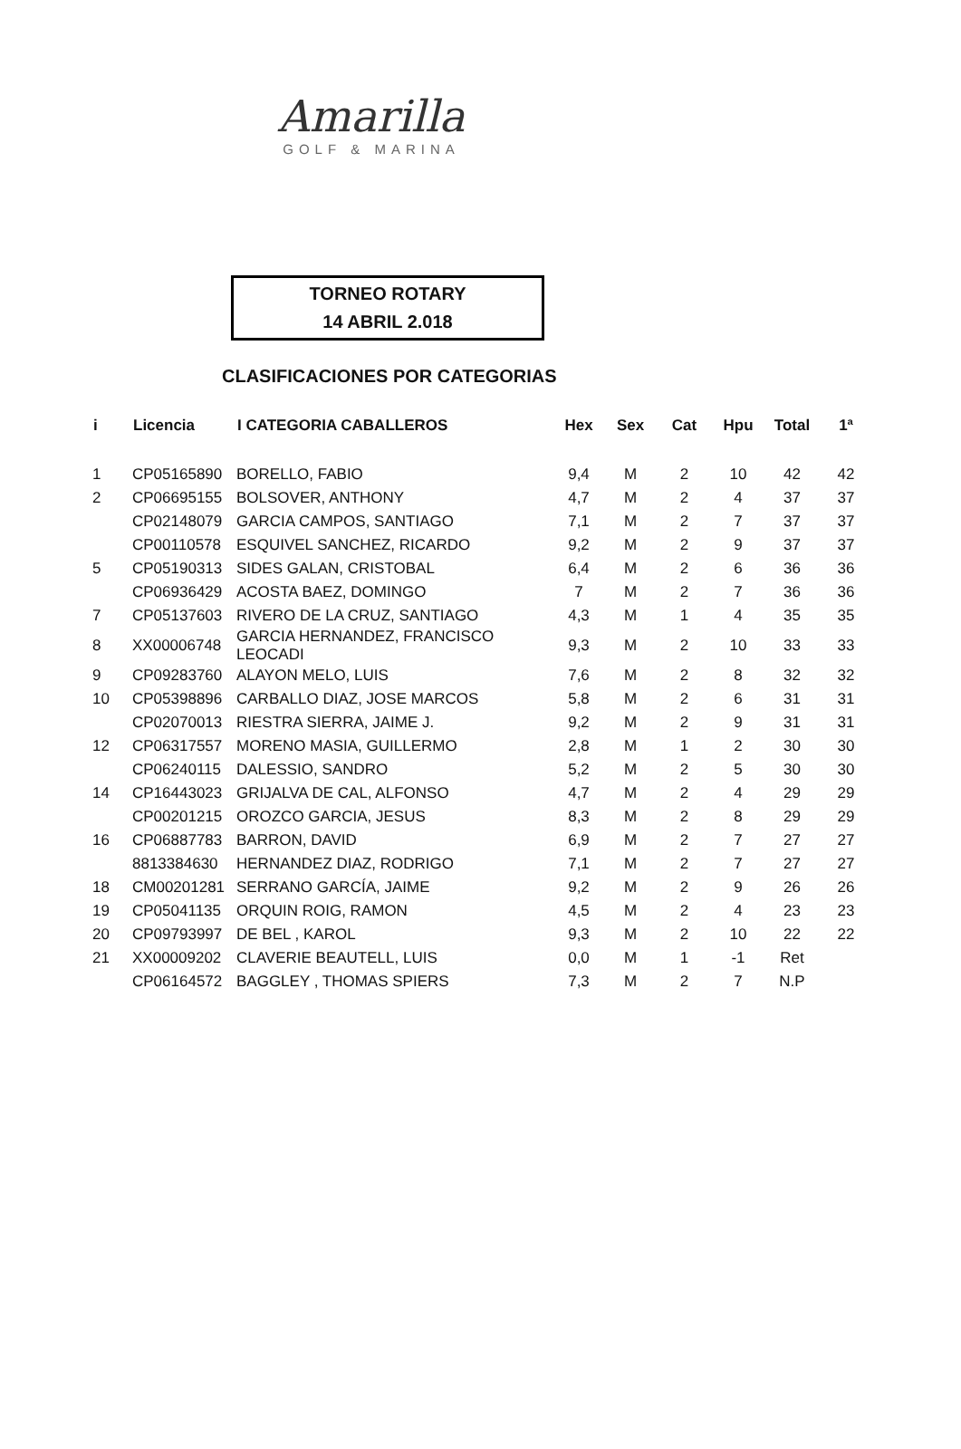Amarilla
GOLF & MARINA
TORNEO ROTARY
14 ABRIL 2.018
CLASIFICACIONES POR CATEGORIAS
| i | Licencia | I CATEGORIA CABALLEROS | Hex | Sex | Cat | Hpu | Total | 1ª |
| --- | --- | --- | --- | --- | --- | --- | --- | --- |
| 1 | CP05165890 | BORELLO, FABIO | 9,4 | M | 2 | 10 | 42 | 42 |
| 2 | CP06695155 | BOLSOVER, ANTHONY | 4,7 | M | 2 | 4 | 37 | 37 |
| | CP02148079 | GARCIA CAMPOS, SANTIAGO | 7,1 | M | 2 | 7 | 37 | 37 |
| | CP00110578 | ESQUIVEL SANCHEZ, RICARDO | 9,2 | M | 2 | 9 | 37 | 37 |
| 5 | CP05190313 | SIDES GALAN, CRISTOBAL | 6,4 | M | 2 | 6 | 36 | 36 |
| | CP06936429 | ACOSTA BAEZ, DOMINGO | 7 | M | 2 | 7 | 36 | 36 |
| 7 | CP05137603 | RIVERO DE LA CRUZ, SANTIAGO | 4,3 | M | 1 | 4 | 35 | 35 |
| 8 | XX00006748 | GARCIA HERNANDEZ, FRANCISCO LEOCADI | 9,3 | M | 2 | 10 | 33 | 33 |
| 9 | CP09283760 | ALAYON MELO, LUIS | 7,6 | M | 2 | 8 | 32 | 32 |
| 10 | CP05398896 | CARBALLO DIAZ, JOSE MARCOS | 5,8 | M | 2 | 6 | 31 | 31 |
| | CP02070013 | RIESTRA SIERRA, JAIME J. | 9,2 | M | 2 | 9 | 31 | 31 |
| 12 | CP06317557 | MORENO MASIA, GUILLERMO | 2,8 | M | 1 | 2 | 30 | 30 |
| | CP06240115 | DALESSIO, SANDRO | 5,2 | M | 2 | 5 | 30 | 30 |
| 14 | CP16443023 | GRIJALVA DE CAL, ALFONSO | 4,7 | M | 2 | 4 | 29 | 29 |
| | CP00201215 | OROZCO GARCIA, JESUS | 8,3 | M | 2 | 8 | 29 | 29 |
| 16 | CP06887783 | BARRON, DAVID | 6,9 | M | 2 | 7 | 27 | 27 |
| | 8813384630 | HERNANDEZ DIAZ, RODRIGO | 7,1 | M | 2 | 7 | 27 | 27 |
| 18 | CM00201281 | SERRANO GARCÍA, JAIME | 9,2 | M | 2 | 9 | 26 | 26 |
| 19 | CP05041135 | ORQUIN ROIG, RAMON | 4,5 | M | 2 | 4 | 23 | 23 |
| 20 | CP09793997 | DE BEL , KAROL | 9,3 | M | 2 | 10 | 22 | 22 |
| 21 | XX00009202 | CLAVERIE BEAUTELL, LUIS | 0,0 | M | 1 | -1 | Ret | |
| | CP06164572 | BAGGLEY , THOMAS SPIERS | 7,3 | M | 2 | 7 | N.P | |